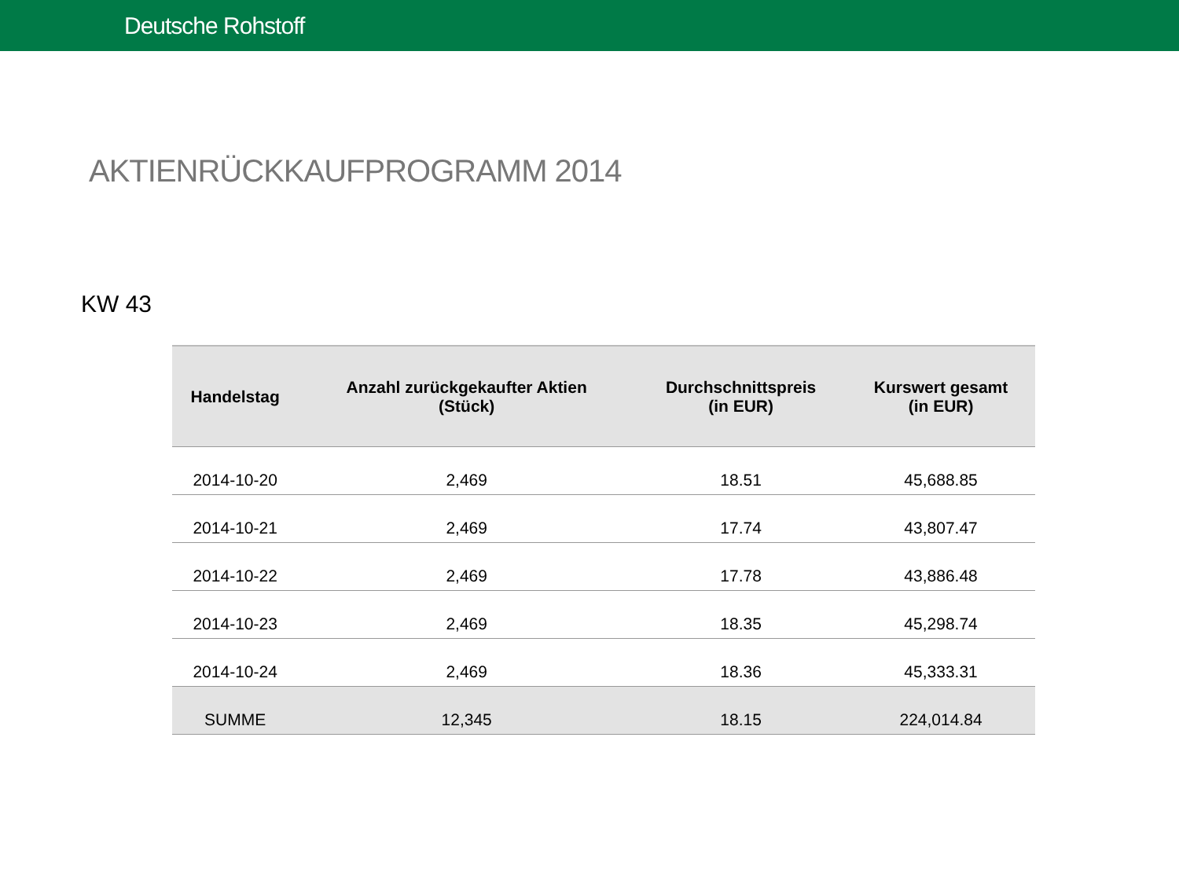Deutsche Rohstoff
AKTIENRÜCKKAUFPROGRAMM 2014
KW 43
| Handelstag | Anzahl zurückgekaufter Aktien (Stück) | Durchschnittspreis (in EUR) | Kurswert gesamt (in EUR) |
| --- | --- | --- | --- |
| 2014-10-20 | 2,469 | 18.51 | 45,688.85 |
| 2014-10-21 | 2,469 | 17.74 | 43,807.47 |
| 2014-10-22 | 2,469 | 17.78 | 43,886.48 |
| 2014-10-23 | 2,469 | 18.35 | 45,298.74 |
| 2014-10-24 | 2,469 | 18.36 | 45,333.31 |
| SUMME | 12,345 | 18.15 | 224,014.84 |